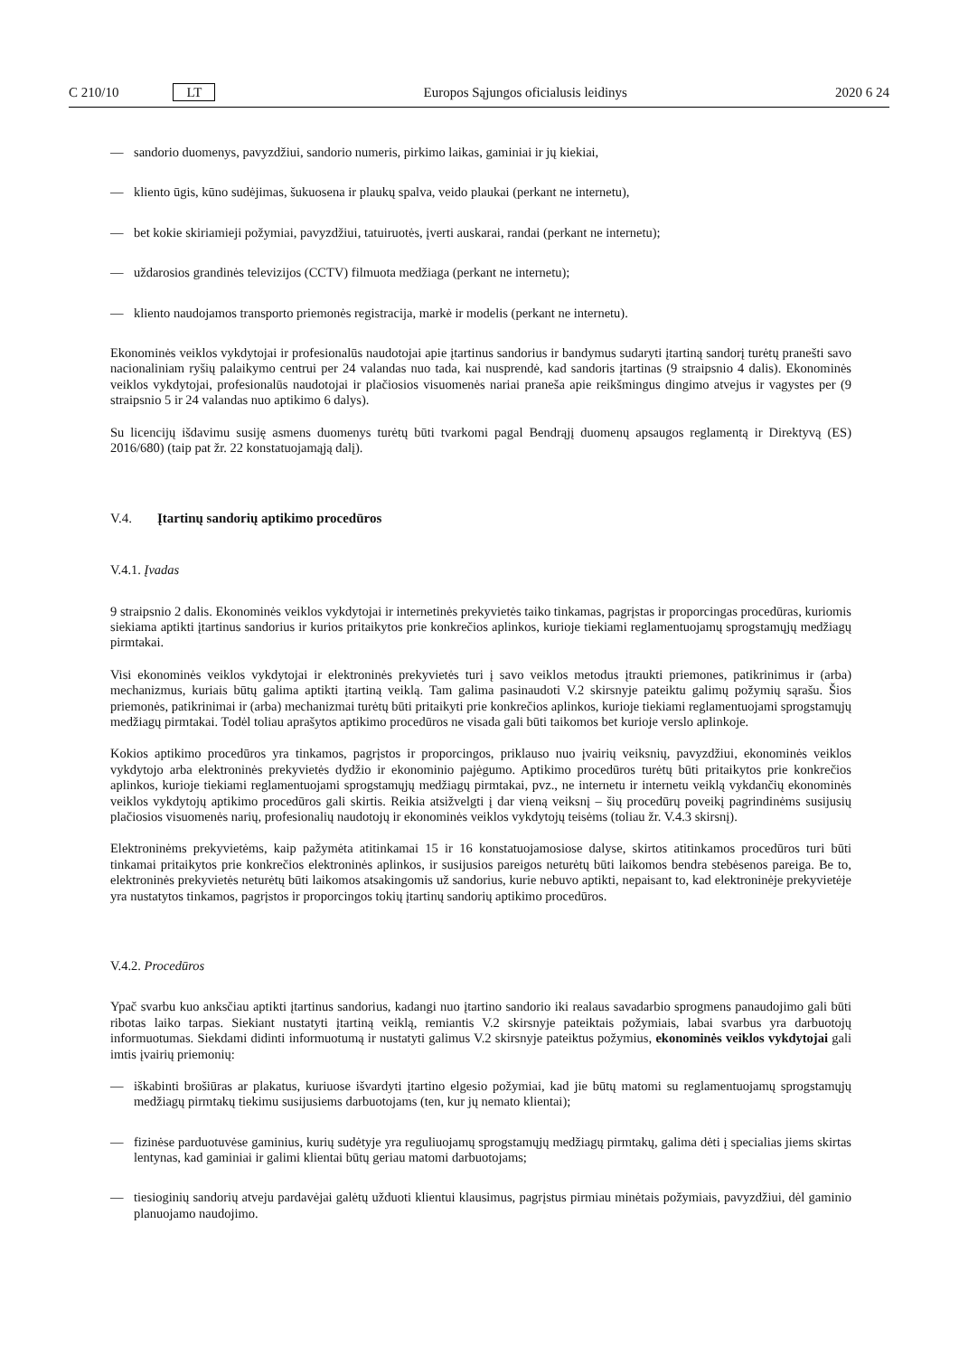C 210/10 LT Europos Sąjungos oficialusis leidinys 2020 6 24
— sandorio duomenys, pavyzdžiui, sandorio numeris, pirkimo laikas, gaminiai ir jų kiekiai,
— kliento ūgis, kūno sudėjimas, šukuosena ir plaukų spalva, veido plaukai (perkant ne internetu),
— bet kokie skiriamieji požymiai, pavyzdžiui, tatuiruotės, įverti auskarai, randai (perkant ne internetu);
— uždarosios grandinės televizijos (CCTV) filmuota medžiaga (perkant ne internetu);
— kliento naudojamos transporto priemonės registracija, markė ir modelis (perkant ne internetu).
Ekonominės veiklos vykdytojai ir profesionalūs naudotojai apie įtartinus sandorius ir bandymus sudaryti įtartiną sandorį turėtų pranešti savo nacionaliniam ryšių palaikymo centrui per 24 valandas nuo tada, kai nusprendė, kad sandoris įtartinas (9 straipsnio 4 dalis). Ekonominės veiklos vykdytojai, profesionalūs naudotojai ir plačiosios visuomenės nariai praneša apie reikšmingus dingimo atvejus ir vagystes per (9 straipsnio 5 ir 24 valandas nuo aptikimo 6 dalys).
Su licencijų išdavimu susiję asmens duomenys turėtų būti tvarkomi pagal Bendrąjį duomenų apsaugos reglamentą ir Direktyvą (ES) 2016/680) (taip pat žr. 22 konstatuojamąją dalį).
V.4. Įtartinų sandorių aptikimo procedūros
V.4.1. Įvadas
9 straipsnio 2 dalis. Ekonominės veiklos vykdytojai ir internetinės prekyvietės taiko tinkamas, pagrįstas ir proporcingas procedūras, kuriomis siekiama aptikti įtartinus sandorius ir kurios pritaikytos prie konkrečios aplinkos, kurioje tiekiami reglamentuojamų sprogstamųjų medžiagų pirmtakai.
Visi ekonominės veiklos vykdytojai ir elektroninės prekyvietės turi į savo veiklos metodus įtraukti priemones, patikrinimus ir (arba) mechanizmus, kuriais būtų galima aptikti įtartiną veiklą. Tam galima pasinaudoti V.2 skirsnyje pateiktu galimų požymių sąrašu. Šios priemonės, patikrinimai ir (arba) mechanizmai turėtų būti pritaikyti prie konkrečios aplinkos, kurioje tiekiami reglamentuojami sprogstamųjų medžiagų pirmtakai. Todėl toliau aprašytos aptikimo procedūros ne visada gali būti taikomos bet kurioje verslo aplinkoje.
Kokios aptikimo procedūros yra tinkamos, pagrįstos ir proporcingos, priklauso nuo įvairių veiksnių, pavyzdžiui, ekonominės veiklos vykdytojo arba elektroninės prekyvietės dydžio ir ekonominio pajėgumo. Aptikimo procedūros turėtų būti pritaikytos prie konkrečios aplinkos, kurioje tiekiami reglamentuojami sprogstamųjų medžiagų pirmtakai, pvz., ne internetu ir internetu veiklą vykdančių ekonominės veiklos vykdytojų aptikimo procedūros gali skirtis. Reikia atsižvelgti į dar vieną veiksnį – šių procedūrų poveikį pagrindinėms susijusių plačiosios visuomenės narių, profesionalių naudotojų ir ekonominės veiklos vykdytojų teisėms (toliau žr. V.4.3 skirsnį).
Elektroninėms prekyvietėms, kaip pažymėta atitinkamai 15 ir 16 konstatuojamosiose dalyse, skirtos atitinkamos procedūros turi būti tinkamai pritaikytos prie konkrečios elektroninės aplinkos, ir susijusios pareigos neturėtų būti laikomos bendra stebėsenos pareiga. Be to, elektroninės prekyvietės neturėtų būti laikomos atsakingomis už sandorius, kurie nebuvo aptikti, nepaisant to, kad elektroninėje prekyvietėje yra nustatytos tinkamos, pagrįstos ir proporcingos tokių įtartinų sandorių aptikimo procedūros.
V.4.2. Procedūros
Ypač svarbu kuo anksčiau aptikti įtartinus sandorius, kadangi nuo įtartino sandorio iki realaus savadarbio sprogmens panaudojimo gali būti ribotas laiko tarpas. Siekiant nustatyti įtartiną veiklą, remiantis V.2 skirsnyje pateiktais požymiais, labai svarbus yra darbuotojų informuotumas. Siekdami didinti informuotumą ir nustatyti galimus V.2 skirsnyje pateiktus požymius, ekonominės veiklos vykdytojai gali imtis įvairių priemonių:
— iškabinti brošiūras ar plakatus, kuriuose išvardyti įtartino elgesio požymiai, kad jie būtų matomi su reglamentuojamų sprogstamųjų medžiagų pirmtakų tiekimu susijusiems darbuotojams (ten, kur jų nemato klientai);
— fizinėse parduotuvėse gaminius, kurių sudėtyje yra reguliuojamų sprogstamųjų medžiagų pirmtakų, galima dėti į specialias jiems skirtas lentynas, kad gaminiai ir galimi klientai būtų geriau matomi darbuotojams;
— tiesioginių sandorių atveju pardavėjai galėtų užduoti klientui klausimus, pagrįstus pirmiau minėtais požymiais, pavyzdžiui, dėl gaminio planuojamo naudojimo.